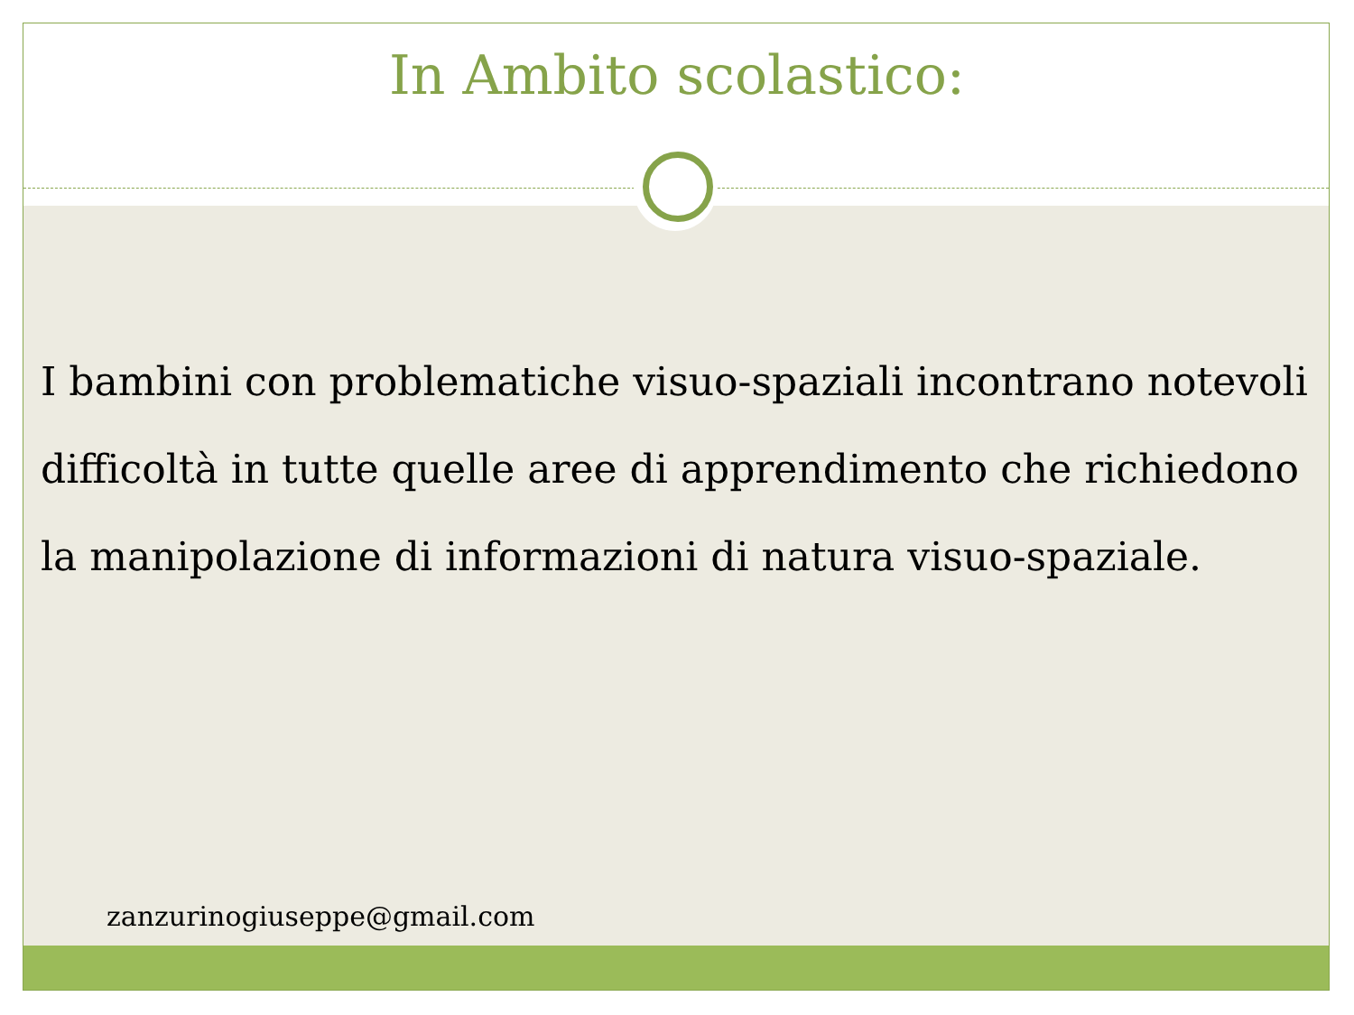In Ambito scolastico:
I bambini con problematiche visuo-spaziali incontrano notevoli difficoltà in tutte quelle aree di apprendimento che richiedono la manipolazione di informazioni di natura visuo-spaziale.
zanzurinogiuseppe@gmail.com